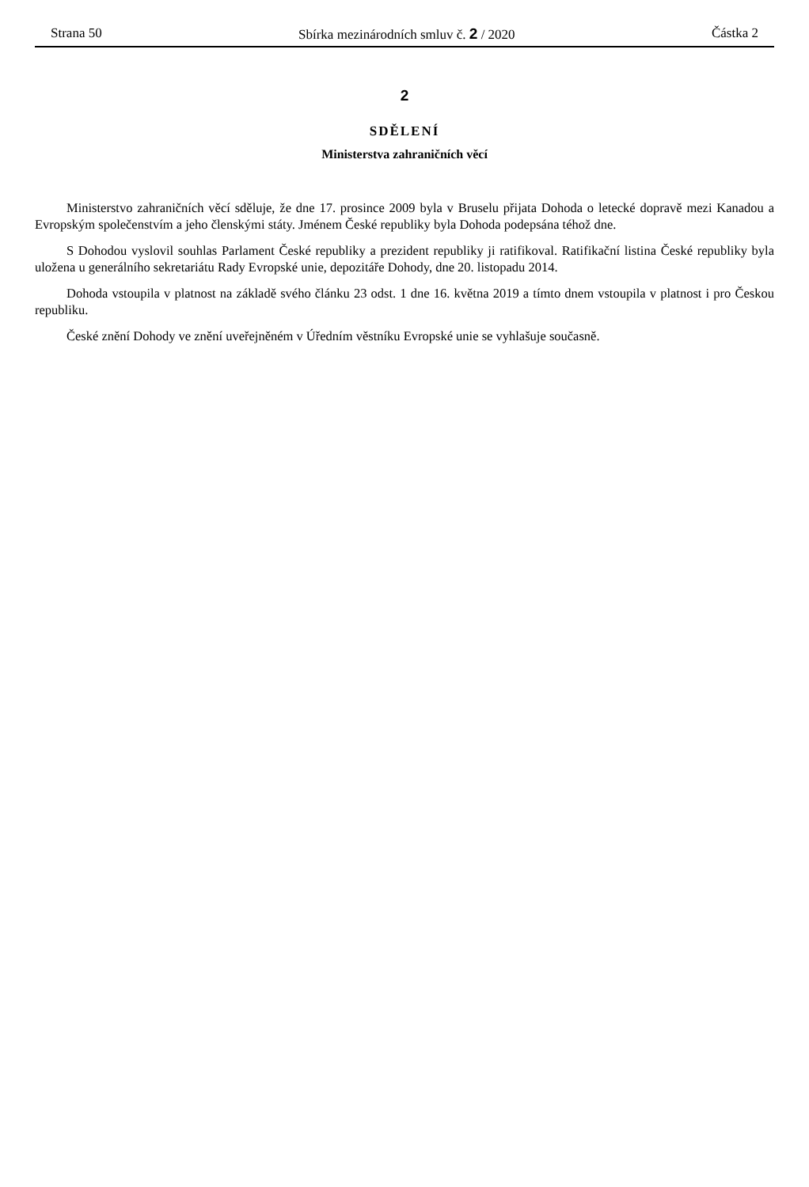Strana 50 Sbírka mezinárodních smluv č. 2 / 2020 Částka 2
2
SDĚLENÍ
Ministerstva zahraničních věcí
Ministerstvo zahraničních věcí sděluje, že dne 17. prosince 2009 byla v Bruselu přijata Dohoda o letecké dopravě mezi Kanadou a Evropským společenstvím a jeho členskými státy. Jménem České republiky byla Dohoda podepsána téhož dne.
S Dohodou vyslovil souhlas Parlament České republiky a prezident republiky ji ratifikoval. Ratifikační listina České republiky byla uložena u generálního sekretariátu Rady Evropské unie, depozitáře Dohody, dne 20. listopadu 2014.
Dohoda vstoupila v platnost na základě svého článku 23 odst. 1 dne 16. května 2019 a tímto dnem vstoupila v platnost i pro Českou republiku.
České znění Dohody ve znění uveřejněném v Úředním věstníku Evropské unie se vyhlašuje současně.